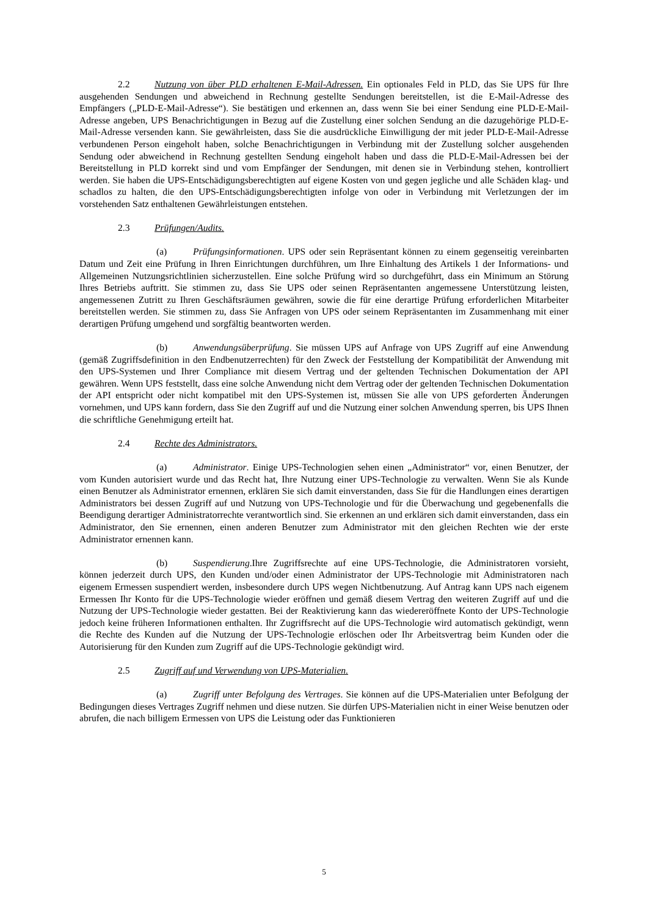2.2 Nutzung von über PLD erhaltenen E-Mail-Adressen. Ein optionales Feld in PLD, das Sie UPS für Ihre ausgehenden Sendungen und abweichend in Rechnung gestellte Sendungen bereitstellen, ist die E-Mail-Adresse des Empfängers („PLD-E-Mail-Adresse“). Sie bestätigen und erkennen an, dass wenn Sie bei einer Sendung eine PLD-E-Mail-Adresse angeben, UPS Benachrichtigungen in Bezug auf die Zustellung einer solchen Sendung an die dazugehörige PLD-E-Mail-Adresse versenden kann. Sie gewährleisten, dass Sie die ausdrückliche Einwilligung der mit jeder PLD-E-Mail-Adresse verbundenen Person eingeholt haben, solche Benachrichtigungen in Verbindung mit der Zustellung solcher ausgehenden Sendung oder abweichend in Rechnung gestellten Sendung eingeholt haben und dass die PLD-E-Mail-Adressen bei der Bereitstellung in PLD korrekt sind und vom Empfänger der Sendungen, mit denen sie in Verbindung stehen, kontrolliert werden. Sie haben die UPS-Entschädigungsberechtigten auf eigene Kosten von und gegen jegliche und alle Schäden klag- und schadlos zu halten, die den UPS-Entschädigungsberechtigten infolge von oder in Verbindung mit Verletzungen der im vorstehenden Satz enthaltenen Gewährleistungen entstehen.
2.3 Prüfungen/Audits.
(a) Prüfungsinformationen. UPS oder sein Repräsentant können zu einem gegenseitig vereinbarten Datum und Zeit eine Prüfung in Ihren Einrichtungen durchführen, um Ihre Einhaltung des Artikels 1 der Informations- und Allgemeinen Nutzungsrichtlinien sicherzustellen. Eine solche Prüfung wird so durchgeführt, dass ein Minimum an Störung Ihres Betriebs auftritt. Sie stimmen zu, dass Sie UPS oder seinen Repräsentanten angemessene Unterstützung leisten, angemessenen Zutritt zu Ihren Geschäftsräumen gewähren, sowie die für eine derartige Prüfung erforderlichen Mitarbeiter bereitstellen werden. Sie stimmen zu, dass Sie Anfragen von UPS oder seinem Repräsentanten im Zusammenhang mit einer derartigen Prüfung umgehend und sorgfältig beantworten werden.
(b) Anwendungsüberprüfung. Sie müssen UPS auf Anfrage von UPS Zugriff auf eine Anwendung (gemäß Zugriffsdefinition in den Endbenutzerrechten) für den Zweck der Feststellung der Kompatibilität der Anwendung mit den UPS-Systemen und Ihrer Compliance mit diesem Vertrag und der geltenden Technischen Dokumentation der API gewähren. Wenn UPS feststellt, dass eine solche Anwendung nicht dem Vertrag oder der geltenden Technischen Dokumentation der API entspricht oder nicht kompatibel mit den UPS-Systemen ist, müssen Sie alle von UPS geforderten Änderungen vornehmen, und UPS kann fordern, dass Sie den Zugriff auf und die Nutzung einer solchen Anwendung sperren, bis UPS Ihnen die schriftliche Genehmigung erteilt hat.
2.4 Rechte des Administrators.
(a) Administrator. Einige UPS-Technologien sehen einen „Administrator“ vor, einen Benutzer, der vom Kunden autorisiert wurde und das Recht hat, Ihre Nutzung einer UPS-Technologie zu verwalten. Wenn Sie als Kunde einen Benutzer als Administrator ernennen, erklären Sie sich damit einverstanden, dass Sie für die Handlungen eines derartigen Administrators bei dessen Zugriff auf und Nutzung von UPS-Technologie und für die Überwachung und gegebenenfalls die Beendigung derartiger Administratorrechte verantwortlich sind. Sie erkennen an und erklären sich damit einverstanden, dass ein Administrator, den Sie ernennen, einen anderen Benutzer zum Administrator mit den gleichen Rechten wie der erste Administrator ernennen kann.
(b) Suspendierung.Ihre Zugriffsrechte auf eine UPS-Technologie, die Administratoren vorsieht, können jederzeit durch UPS, den Kunden und/oder einen Administrator der UPS-Technologie mit Administratoren nach eigenem Ermessen suspendiert werden, insbesondere durch UPS wegen Nichtbenutzung. Auf Antrag kann UPS nach eigenem Ermessen Ihr Konto für die UPS-Technologie wieder eröffnen und gemäß diesem Vertrag den weiteren Zugriff auf und die Nutzung der UPS-Technologie wieder gestatten. Bei der Reaktivierung kann das wiedereröffnete Konto der UPS-Technologie jedoch keine früheren Informationen enthalten. Ihr Zugriffsrecht auf die UPS-Technologie wird automatisch gekündigt, wenn die Rechte des Kunden auf die Nutzung der UPS-Technologie erlöschen oder Ihr Arbeitsvertrag beim Kunden oder die Autorisierung für den Kunden zum Zugriff auf die UPS-Technologie gekündigt wird.
2.5 Zugriff auf und Verwendung von UPS-Materialien.
(a) Zugriff unter Befolgung des Vertrages. Sie können auf die UPS-Materialien unter Befolgung der Bedingungen dieses Vertrages Zugriff nehmen und diese nutzen. Sie dürfen UPS-Materialien nicht in einer Weise benutzen oder abrufen, die nach billigem Ermessen von UPS die Leistung oder das Funktionieren
5